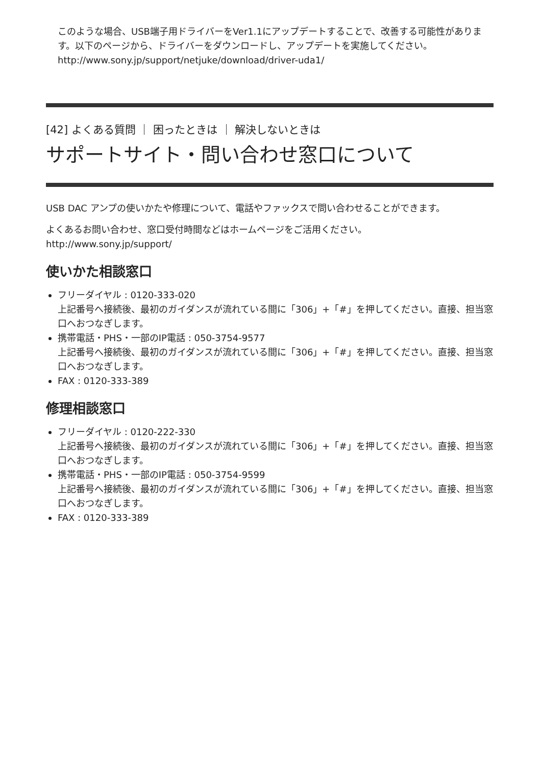このような場合、USB端子用ドライバーをVer1.1にアップデートすることで、改善する可能性があります。以下のページから、ドライバーをダウンロードし、アップデートを実施してください。
http://www.sony.jp/support/netjuke/download/driver-uda1/
[42] よくある質問 ｜ 困ったときは ｜ 解決しないときは
サポートサイト・問い合わせ窓口について
USB DAC アンプの使いかたや修理について、電話やファックスで問い合わせることができます。
よくあるお問い合わせ、窓口受付時間などはホームページをご活用ください。
http://www.sony.jp/support/
使いかた相談窓口
フリーダイヤル : 0120-333-020
上記番号へ接続後、最初のガイダンスが流れている間に「306」+「#」を押してください。直接、担当窓口へおつなぎします。
携帯電話・PHS・一部のIP電話 : 050-3754-9577
上記番号へ接続後、最初のガイダンスが流れている間に「306」+「#」を押してください。直接、担当窓口へおつなぎします。
FAX : 0120-333-389
修理相談窓口
フリーダイヤル : 0120-222-330
上記番号へ接続後、最初のガイダンスが流れている間に「306」+「#」を押してください。直接、担当窓口へおつなぎします。
携帯電話・PHS・一部のIP電話 : 050-3754-9599
上記番号へ接続後、最初のガイダンスが流れている間に「306」+「#」を押してください。直接、担当窓口へおつなぎします。
FAX : 0120-333-389